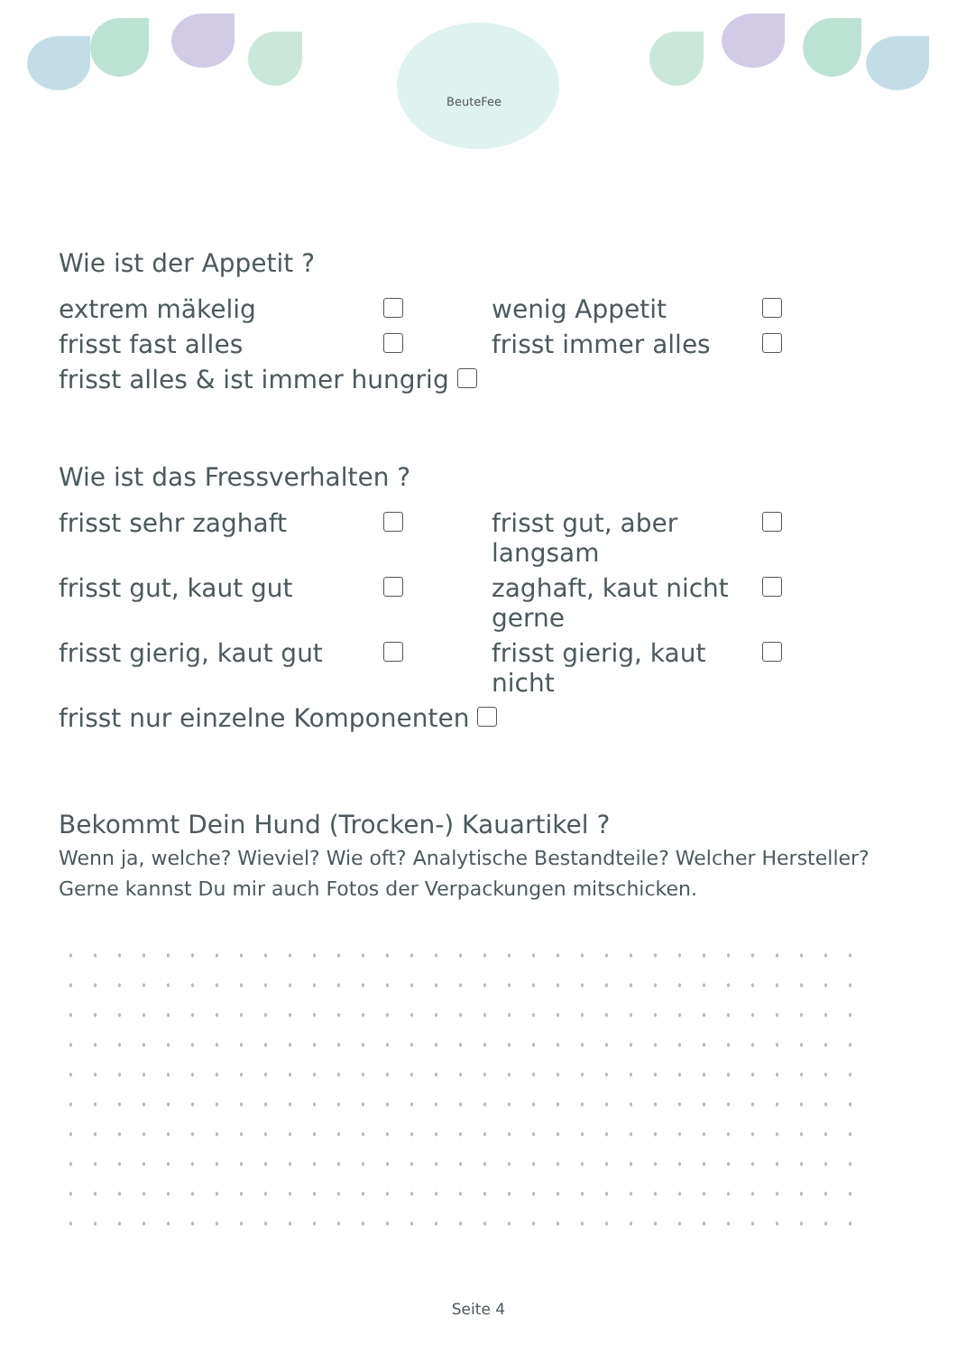BeuteFee
Wie ist der Appetit ?
extrem mäkelig
wenig Appetit
frisst fast alles
frisst immer alles
frisst alles & ist immer hungrig
Wie ist das Fressverhalten ?
frisst sehr zaghaft
frisst gut, aber langsam
frisst gut, kaut gut
zaghaft, kaut nicht gerne
frisst gierig, kaut gut
frisst gierig, kaut nicht
frisst nur einzelne Komponenten
Bekommt Dein Hund (Trocken-) Kauartikel ?
Wenn ja, welche? Wieviel? Wie oft? Analytische Bestandteile? Welcher Hersteller? Gerne kannst Du mir auch Fotos der Verpackungen mitschicken.
Seite 4